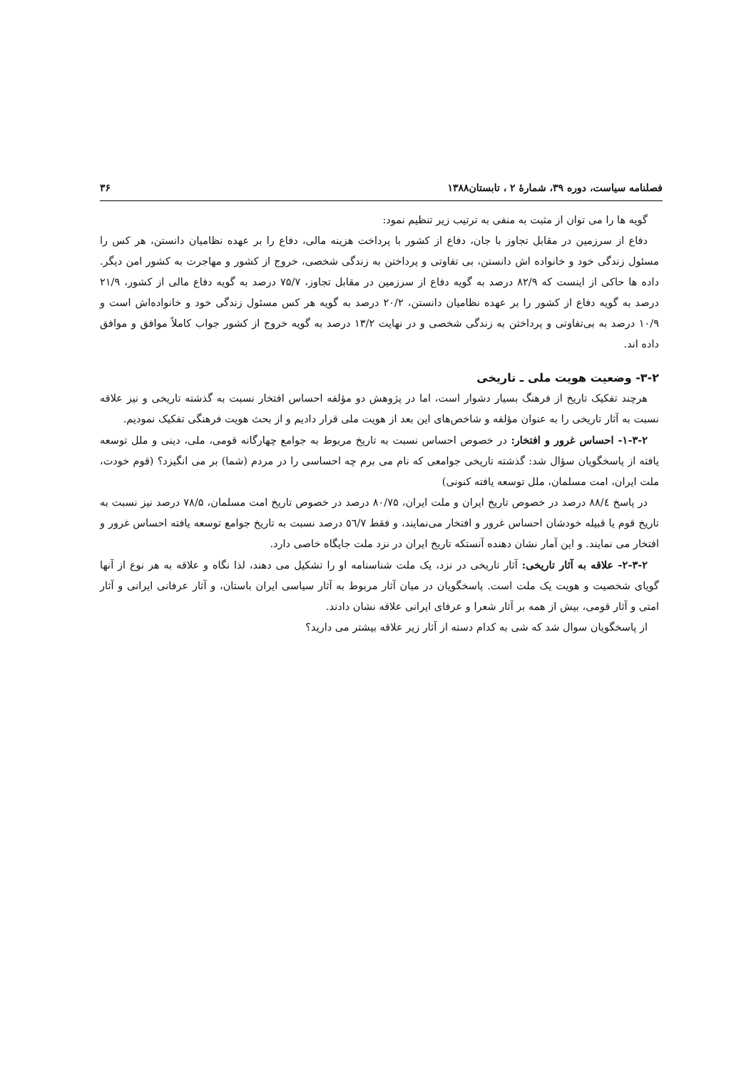فصلنامه سیاست، دوره ۳۹، شمارهٔ ۲ ، تابستان۱۳۸۸ ۳۶
گویه ها را می توان از مثبت به منفی به ترتیب زیر تنظیم نمود:
دفاع از سرزمین در مقابل تجاوز با جان، دفاع از کشور با پرداخت هزینه مالی، دفاع را بر عهده نظامیان دانستن، هر کس را مسئول زندگی خود و خانواده اش دانستن، بی تفاوتی و پرداختن به زندگی شخصی، خروج از کشور و مهاجرت به کشور امن دیگر. داده ها حاکی از اینست که ۸۲/۹ درصد به گویه دفاع از سرزمین در مقابل تجاوز، ۷۵/۷ درصد به گویه دفاع مالی از کشور، ۲۱/۹ درصد به گویه دفاع از کشور را بر عهده نظامیان دانستن، ۲۰/۲ درصد به گویه هر کس مسئول زندگی خود و خانواده‌اش است و ۱۰/۹ درصد به بی‌تفاوتی و پرداختن به زندگی شخصی و در نهایت ۱۳/۲ درصد به گویه خروج از کشور جواب کاملاً موافق و موافق داده اند.
۳-۲- وضعیت هویت ملی ـ تاریخی
هرچند تفکیک تاریخ از فرهنگ بسیار دشوار است، اما در پژوهش دو مؤلفه احساس افتخار نسبت به گذشته تاریخی و نیز علاقه نسبت به آثار تاریخی را به عنوان مؤلفه و شاخص‌های این بعد از هویت ملی قرار دادیم و از بحث هویت فرهنگی تفکیک نمودیم.
۱-۳-۲- احساس غرور و افتخار: در خصوص احساس نسبت به تاریخ مربوط به جوامع چهارگانه قومی، ملی، دینی و ملل توسعه یافته از پاسخگویان سؤال شد: گذشته تاریخی جوامعی که نام می برم چه احساسی را در مردم (شما) بر می انگیزد؟ (قوم خودت، ملت ایران، امت مسلمان، ملل توسعه یافته کنونی)
در پاسخ ۸۸/٤ درصد در خصوص تاریخ ایران و ملت ایران، ۸۰/۷۵ درصد در خصوص تاریخ امت مسلمان، ۷۸/۵ درصد نیز نسبت به تاریخ قوم یا قبیله خودشان احساس غرور و افتخار می‌نمایند، و فقط ٥٦/۷ درصد نسبت به تاریخ جوامع توسعه یافته احساس غرور و افتخار می نمایند. و این آمار نشان دهنده آنستکه تاریخ ایران در نزد ملت جایگاه خاصی دارد.
۲-۳-۲- علاقه به آثار تاریخی: آثار تاریخی در نزد، یک ملت شناسنامه او را تشکیل می دهند، لذا نگاه و علاقه به هر نوع از آنها گویای شخصیت و هویت یک ملت است. پاسخگویان در میان آثار مربوط به آثار سیاسی ایران باستان، و آثار عرفانی ایرانی و آثار امتی و آثار قومی، بیش از همه بر آثار شعرا و عرفای ایرانی علاقه نشان دادند.
از پاسخگویان سوال شد که شی به کدام دسته از آثار زیر علاقه بیشتر می دارید؟